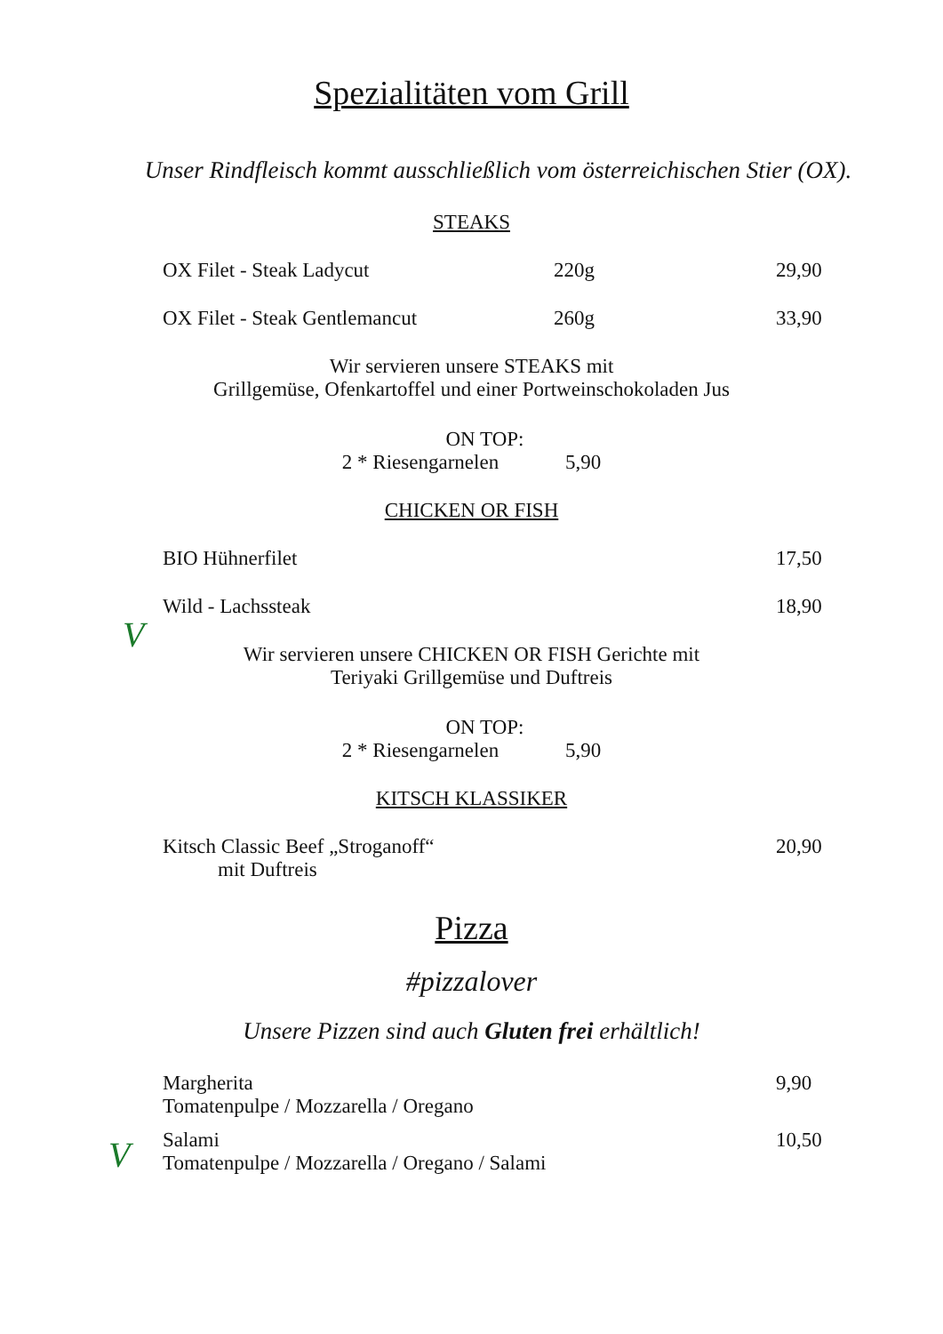Spezialitäten vom Grill
Unser Rindfleisch kommt ausschließlich vom österreichischen Stier (OX).
STEAKS
OX Filet - Steak Ladycut 220g 29,90
OX Filet - Steak Gentlemancut 260g 33,90
Wir servieren unsere STEAKS mit
Grillgemüse, Ofenkartoffel und einer Portweinschokoladen Jus
ON TOP:
2 * Riesengarnelen 5,90
CHICKEN OR FISH
BIO Hühnerfilet 17,50
V
Wild - Lachssteak 18,90
Wir servieren unsere CHICKEN OR FISH Gerichte mit
Teriyaki Grillgemüse und Duftreis
ON TOP:
2 * Riesengarnelen 5,90
KITSCH KLASSIKER
Kitsch Classic Beef „Stroganoff“
mit Duftreis 20,90
Pizza
#pizzalover
Unsere Pizzen sind auch Gluten frei erhältlich!
V
Margherita
Tomatenpulpe / Mozzarella / Oregano 9,90
Salami
Tomatenpulpe / Mozzarella / Oregano / Salami 10,50